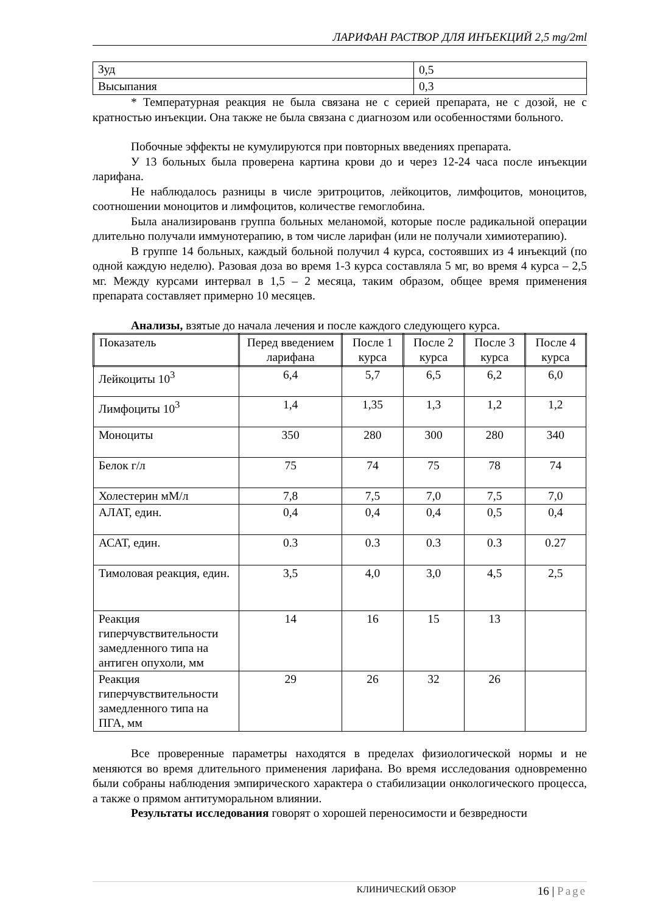ЛАРИФАН РАСТВОР ДЛЯ ИНЪЕКЦИЙ 2,5 mg/2ml
| Зуд | 0,5 |
| Высыпания | 0,3 |
* Температурная реакция не была связана не с серией препарата, не с дозой, не с кратностью инъекции. Она также не была связана с диагнозом или особенностями больного.
Побочные эффекты не кумулируются при повторных введениях препарата.
У 13 больных была проверена картина крови до и через 12-24 часа после инъекции ларифана.
Не наблюдалось разницы в числе эритроцитов, лейкоцитов, лимфоцитов, моноцитов, соотношении моноцитов и лимфоцитов, количестве гемоглобина.
Была анализированв группа больных меланомой, которые после радикальной операции длительно получали иммунотерапию, в том числе ларифан (или не получали химиотерапию).
В группе 14 больных, каждый больной получил 4 курса, состоявших из 4 инъекций (по одной каждую неделю). Разовая доза во время 1-3 курса составляла 5 мг, во время 4 курса – 2,5 мг. Между курсами интервал в 1,5 – 2 месяца, таким образом, общее время применения препарата составляет примерно 10 месяцев.
Анализы, взятые до начала лечения и после каждого следующего курса.
| Показатель | Перед введением ларифана | После 1 курса | После 2 курса | После 3 курса | После 4 курса |
| --- | --- | --- | --- | --- | --- |
| Лейкоциты 10<sup>3</sup> | 6,4 | 5,7 | 6,5 | 6,2 | 6,0 |
| Лимфоциты 10<sup>3</sup> | 1,4 | 1,35 | 1,3 | 1,2 | 1,2 |
| Моноциты | 350 | 280 | 300 | 280 | 340 |
| Белок г/л | 75 | 74 | 75 | 78 | 74 |
| Холестерин мМ/л | 7,8 | 7,5 | 7,0 | 7,5 | 7,0 |
| АЛАТ, един. | 0,4 | 0,4 | 0,4 | 0,5 | 0,4 |
| АСАТ, един. | 0.3 | 0.3 | 0.3 | 0.3 | 0.27 |
| Тимоловая реакция, един. | 3,5 | 4,0 | 3,0 | 4,5 | 2,5 |
| Реакция гиперчувствительности замедленного типа на антиген опухоли, мм | 14 | 16 | 15 | 13 | |
| Реакция гиперчувствительности замедленного типа на ПГА, мм | 29 | 26 | 32 | 26 | |
Все проверенные параметры находятся в пределах физиологической нормы и не меняются во время длительного применения ларифана. Во время исследования одновременно были собраны наблюдения эмпирического характера о стабилизации онкологического процесса, а также о прямом антитуморальном влиянии.
Результаты исследования говорят о хорошей переносимости и безвредности
КЛИНИЧЕСКИЙ ОБЗОР 16 | Page